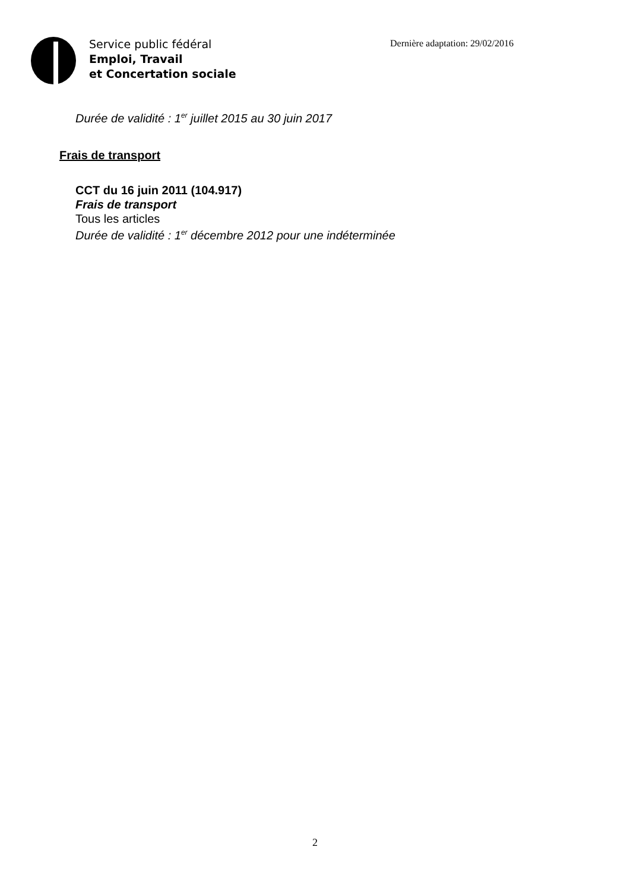Service public fédéral
Emploi, Travail
et Concertation sociale
Dernière adaptation: 29/02/2016
Durée de validité : 1<sup>er</sup> juillet 2015 au 30 juin 2017
Frais de transport
CCT du 16 juin 2011 (104.917)
Frais de transport
Tous les articles
Durée de validité : 1<sup>er</sup> décembre 2012 pour une indéterminée
2